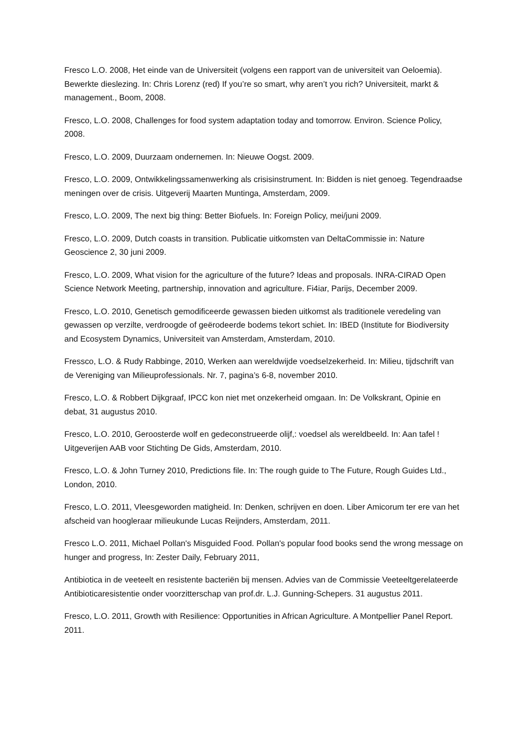Fresco L.O. 2008, Het einde van de Universiteit (volgens een rapport van de universiteit van Oeloemia). Bewerkte dieslezing. In: Chris Lorenz (red) If you’re so smart, why aren’t you rich? Universiteit, markt & management., Boom, 2008.
Fresco, L.O. 2008, Challenges for food system adaptation today and tomorrow. Environ. Science Policy, 2008.
Fresco, L.O. 2009, Duurzaam ondernemen. In: Nieuwe Oogst. 2009.
Fresco, L.O. 2009, Ontwikkelingssamenwerking als crisisinstrument. In: Bidden is niet genoeg. Tegendraadse meningen over de crisis. Uitgeverij Maarten Muntinga, Amsterdam, 2009.
Fresco, L.O. 2009, The next big thing: Better Biofuels. In: Foreign Policy, mei/juni 2009.
Fresco, L.O. 2009, Dutch coasts in transition. Publicatie uitkomsten van DeltaCommissie in: Nature Geoscience 2, 30 juni 2009.
Fresco, L.O. 2009, What vision for the agriculture of the future? Ideas and proposals. INRA-CIRAD Open Science Network Meeting, partnership, innovation and agriculture. Fi4iar, Parijs, December 2009.
Fresco, L.O. 2010, Genetisch gemodificeerde gewassen bieden uitkomst als traditionele veredeling van gewassen op verzilte, verdroogde of geërodeerde bodems tekort schiet. In: IBED (Institute for Biodiversity and Ecosystem Dynamics, Universiteit van Amsterdam, Amsterdam, 2010.
Fressco, L.O. & Rudy Rabbinge, 2010, Werken aan wereldwijde voedselzekerheid. In: Milieu, tijdschrift van de Vereniging van Milieuprofessionals. Nr. 7, pagina’s 6-8, november 2010.
Fresco, L.O. & Robbert Dijkgraaf, IPCC kon niet met onzekerheid omgaan. In: De Volkskrant, Opinie en debat, 31 augustus 2010.
Fresco, L.O. 2010, Geroosterde wolf en gedeconstrueerde olijf,: voedsel als wereldbeeld. In: Aan tafel ! Uitgeverijen AAB voor Stichting De Gids, Amsterdam, 2010.
Fresco, L.O. & John Turney 2010, Predictions file. In: The rough guide to The Future, Rough Guides Ltd., London, 2010.
Fresco, L.O. 2011, Vleesgeworden matigheid. In: Denken, schrijven en doen. Liber Amicorum ter ere van het afscheid van hoogleraar milieukunde Lucas Reijnders, Amsterdam, 2011.
Fresco L.O. 2011, Michael Pollan's Misguided Food. Pollan's popular food books send the wrong message on hunger and progress, In: Zester Daily, February 2011,
Antibiotica in de veeteelt en resistente bacteriën bij mensen. Advies van de Commissie Veeteeltgerelateerde Antibioticaresistentie onder voorzitterschap van prof.dr. L.J. Gunning-Schepers. 31 augustus 2011.
Fresco, L.O. 2011, Growth with Resilience: Opportunities in African Agriculture. A Montpellier Panel Report. 2011.